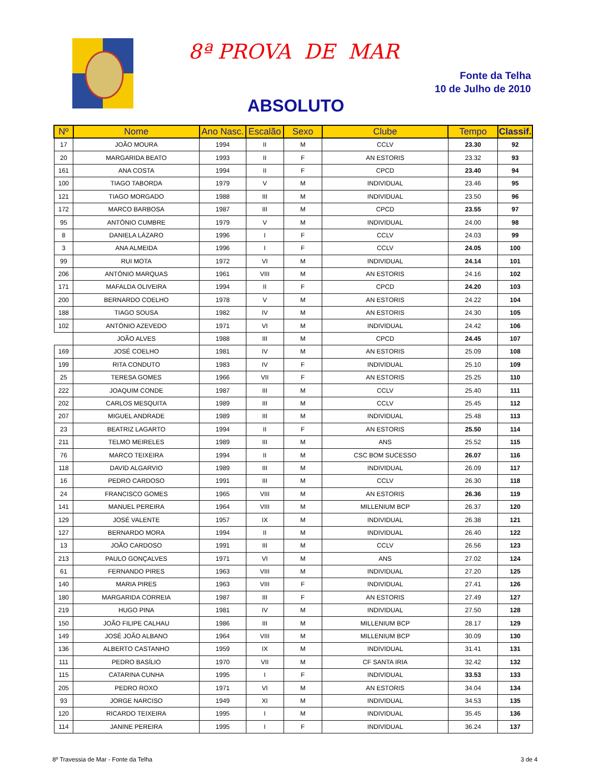8ª PROVA DE MAR
Fonte da Telha
10 de Julho de 2010
ABSOLUTO
| Nº | Nome | Ano Nasc. | Escalão | Sexo | Clube | Tempo | Classif. |
| --- | --- | --- | --- | --- | --- | --- | --- |
| 17 | JOÃO MOURA | 1994 | II | M | CCLV | 23.30 | 92 |
| 20 | MARGARIDA BEATO | 1993 | II | F | AN ESTORIS | 23.32 | 93 |
| 161 | ANA COSTA | 1994 | II | F | CPCD | 23.40 | 94 |
| 100 | TIAGO TABORDA | 1979 | V | M | INDIVIDUAL | 23.46 | 95 |
| 121 | TIAGO MORGADO | 1988 | III | M | INDIVIDUAL | 23.50 | 96 |
| 172 | MARCO BARBOSA | 1987 | III | M | CPCD | 23.55 | 97 |
| 95 | ANTÓNIO CUMBRE | 1979 | V | M | INDIVIDUAL | 24.00 | 98 |
| 8 | DANIELA LÁZARO | 1996 | I | F | CCLV | 24.03 | 99 |
| 3 | ANA ALMEIDA | 1996 | I | F | CCLV | 24.05 | 100 |
| 99 | RUI MOTA | 1972 | VI | M | INDIVIDUAL | 24.14 | 101 |
| 206 | ANTÓNIO MARQUAS | 1961 | VIII | M | AN ESTORIS | 24.16 | 102 |
| 171 | MAFALDA OLIVEIRA | 1994 | II | F | CPCD | 24.20 | 103 |
| 200 | BERNARDO COELHO | 1978 | V | M | AN ESTORIS | 24.22 | 104 |
| 188 | TIAGO SOUSA | 1982 | IV | M | AN ESTORIS | 24.30 | 105 |
| 102 | ANTÓNIO AZEVEDO | 1971 | VI | M | INDIVIDUAL | 24.42 | 106 |
| | JOÃO ALVES | 1988 | III | M | CPCD | 24.45 | 107 |
| 169 | JOSÉ COELHO | 1981 | IV | M | AN ESTORIS | 25.09 | 108 |
| 199 | RITA CONDUTO | 1983 | IV | F | INDIVIDUAL | 25.10 | 109 |
| 25 | TERESA GOMES | 1966 | VII | F | AN ESTORIS | 25.25 | 110 |
| 222 | JOAQUIM CONDE | 1987 | III | M | CCLV | 25.40 | 111 |
| 202 | CARLOS MESQUITA | 1989 | III | M | CCLV | 25.45 | 112 |
| 207 | MIGUEL ANDRADE | 1989 | III | M | INDIVIDUAL | 25.48 | 113 |
| 23 | BEATRIZ LAGARTO | 1994 | II | F | AN ESTORIS | 25.50 | 114 |
| 211 | TELMO MEIRELES | 1989 | III | M | ANS | 25.52 | 115 |
| 76 | MARCO TEIXEIRA | 1994 | II | M | CSC BOM SUCESSO | 26.07 | 116 |
| 118 | DAVID ALGARVIO | 1989 | III | M | INDIVIDUAL | 26.09 | 117 |
| 16 | PEDRO CARDOSO | 1991 | III | M | CCLV | 26.30 | 118 |
| 24 | FRANCISCO GOMES | 1965 | VIII | M | AN ESTORIS | 26.36 | 119 |
| 141 | MANUEL PEREIRA | 1964 | VIII | M | MILLENIUM BCP | 26.37 | 120 |
| 129 | JOSÉ VALENTE | 1957 | IX | M | INDIVIDUAL | 26.38 | 121 |
| 127 | BERNARDO MORA | 1994 | II | M | INDIVIDUAL | 26.40 | 122 |
| 13 | JOÃO CARDOSO | 1991 | III | M | CCLV | 26.56 | 123 |
| 213 | PAULO GONÇALVES | 1971 | VI | M | ANS | 27.02 | 124 |
| 61 | FERNANDO PIRES | 1963 | VIII | M | INDIVIDUAL | 27.20 | 125 |
| 140 | MARIA PIRES | 1963 | VIII | F | INDIVIDUAL | 27.41 | 126 |
| 180 | MARGARIDA CORREIA | 1987 | III | F | AN ESTORIS | 27.49 | 127 |
| 219 | HUGO PINA | 1981 | IV | M | INDIVIDUAL | 27.50 | 128 |
| 150 | JOÃO FILIPE CALHAU | 1986 | III | M | MILLENIUM BCP | 28.17 | 129 |
| 149 | JOSÉ JOÃO ALBANO | 1964 | VIII | M | MILLENIUM BCP | 30.09 | 130 |
| 136 | ALBERTO CASTANHO | 1959 | IX | M | INDIVIDUAL | 31.41 | 131 |
| 111 | PEDRO BASÍLIO | 1970 | VII | M | CF SANTA IRIA | 32.42 | 132 |
| 115 | CATARINA CUNHA | 1995 | I | F | INDIVIDUAL | 33.53 | 133 |
| 205 | PEDRO ROXO | 1971 | VI | M | AN ESTORIS | 34.04 | 134 |
| 93 | JORGE NARCISO | 1949 | XI | M | INDIVIDUAL | 34.53 | 135 |
| 120 | RICARDO TEIXEIRA | 1995 | I | M | INDIVIDUAL | 35.45 | 136 |
| 114 | JANINE PEREIRA | 1995 | I | F | INDIVIDUAL | 36.24 | 137 |
8º Travessia de Mar - Fonte da Telha 3 de 4